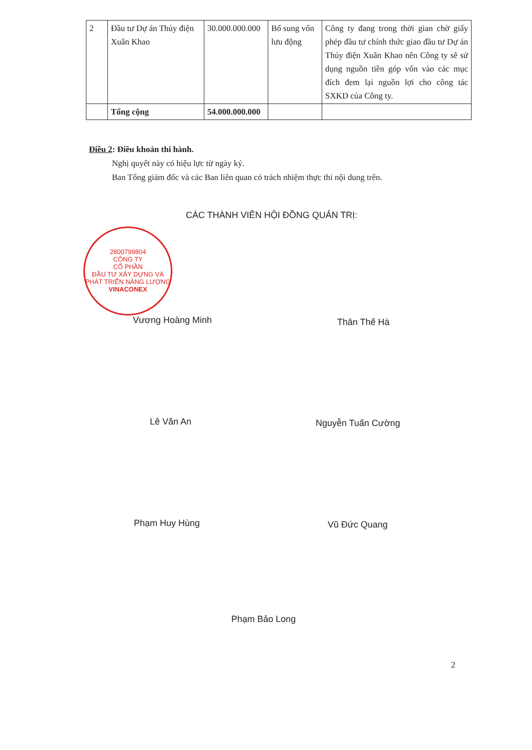| 2 | Đầu tư Dự án Thủy điện Xuân Khao | 30.000.000.000 | Bổ sung vốn lưu động | Công ty đang trong thời gian chờ giấy phép đầu tư chính thức giao đầu tư Dự án Thủy điện Xuân Khao nên Công ty sẽ sử dụng nguồn tiền góp vốn vào các mục đích đem lại nguồn lợi cho công tác SXKD của Công ty. |
| | Tổng cộng | 54.000.000.000 | | |
Điều 2: Điều khoản thi hành.
Nghị quyết này có hiệu lực từ ngày ký.
Ban Tổng giám đốc và các Ban liên quan có trách nhiệm thực thi nội dung trên.
CÁC THÀNH VIÊN HỘI ĐỒNG QUẢN TRỊ:
2800799804
CÔNG TY
CỔ PHẦN
ĐẦU TƯ XÂY DỰNG VÀ
PHÁT TRIỂN NĂNG LƯỢNG
VINACONEX
Vương Hoàng Minh Thân Thế Hà
Lê Văn An Nguyễn Tuấn Cường
Phạm Huy Hùng Vũ Đức Quang
Phạm Bảo Long
2